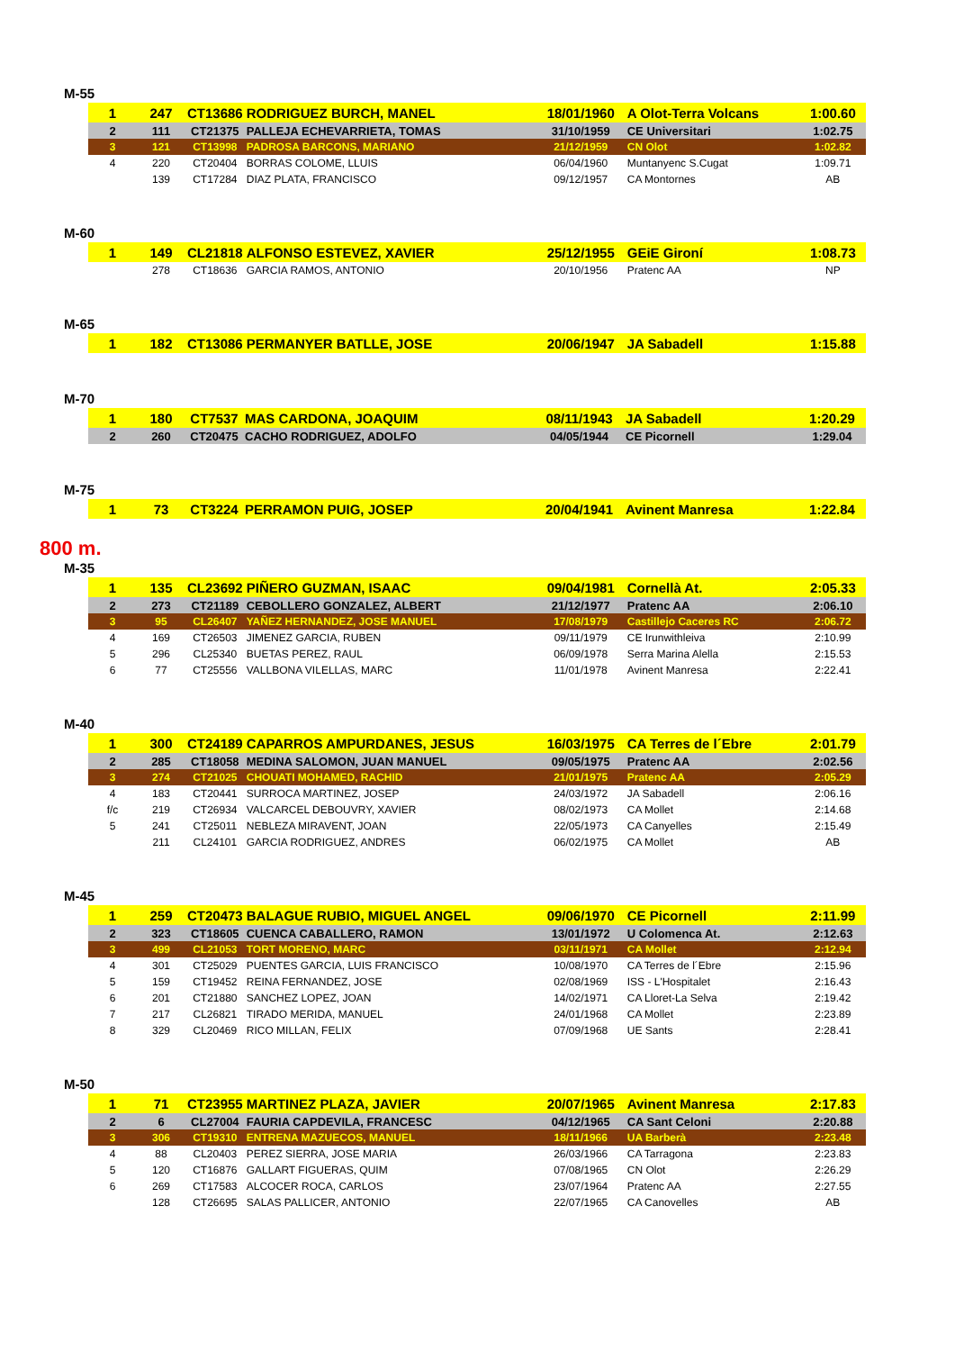M-55
| 1 | 247 | CT13686 | RODRIGUEZ BURCH, MANEL | 18/01/1960 | A Olot-Terra Volcans | 1:00.60 |
| 2 | 111 | CT21375 | PALLEJA ECHEVARRIETA, TOMAS | 31/10/1959 | CE Universitari | 1:02.75 |
| 3 | 121 | CT13998 | PADROSA BARCONS, MARIANO | 21/12/1959 | CN Olot | 1:02.82 |
| 4 | 220 | CT20404 | BORRAS COLOME, LLUIS | 06/04/1960 | Muntanyenc S.Cugat | 1:09.71 |
| | 139 | CT17284 | DIAZ PLATA, FRANCISCO | 09/12/1957 | CA Montornes | AB |
M-60
| 1 | 149 | CL21818 | ALFONSO ESTEVEZ, XAVIER | 25/12/1955 | GEiE Gironí | 1:08.73 |
| | 278 | CT18636 | GARCIA RAMOS, ANTONIO | 20/10/1956 | Pratenc AA | NP |
M-65
| 1 | 182 | CT13086 | PERMANYER BATLLE, JOSE | 20/06/1947 | JA Sabadell | 1:15.88 |
M-70
| 1 | 180 | CT7537 | MAS CARDONA, JOAQUIM | 08/11/1943 | JA Sabadell | 1:20.29 |
| 2 | 260 | CT20475 | CACHO RODRIGUEZ, ADOLFO | 04/05/1944 | CE Picornell | 1:29.04 |
M-75
| 1 | 73 | CT3224 | PERRAMON PUIG, JOSEP | 20/04/1941 | Avinent Manresa | 1:22.84 |
800 m.
M-35
| 1 | 135 | CL23692 | PIÑERO GUZMAN, ISAAC | 09/04/1981 | Cornellà At. | 2:05.33 |
| 2 | 273 | CT21189 | CEBOLLERO GONZALEZ, ALBERT | 21/12/1977 | Pratenc AA | 2:06.10 |
| 3 | 95 | CL26407 | YAÑEZ HERNANDEZ, JOSE MANUEL | 17/08/1979 | Castillejo Caceres RC | 2:06.72 |
| 4 | 169 | CT26503 | JIMENEZ GARCIA, RUBEN | 09/11/1979 | CE Irunwithleiva | 2:10.99 |
| 5 | 296 | CL25340 | BUETAS PEREZ, RAUL | 06/09/1978 | Serra Marina Alella | 2:15.53 |
| 6 | 77 | CT25556 | VALLBONA VILELLAS, MARC | 11/01/1978 | Avinent Manresa | 2:22.41 |
M-40
| 1 | 300 | CT24189 | CAPARROS AMPURDANES, JESUS | 16/03/1975 | CA Terres de l´Ebre | 2:01.79 |
| 2 | 285 | CT18058 | MEDINA SALOMON, JUAN MANUEL | 09/05/1975 | Pratenc AA | 2:02.56 |
| 3 | 274 | CT21025 | CHOUATI MOHAMED, RACHID | 21/01/1975 | Pratenc AA | 2:05.29 |
| 4 | 183 | CT20441 | SURROCA MARTINEZ, JOSEP | 24/03/1972 | JA Sabadell | 2:06.16 |
| f/c | 219 | CT26934 | VALCARCEL DEBOUVRY, XAVIER | 08/02/1973 | CA Mollet | 2:14.68 |
| 5 | 241 | CT25011 | NEBLEZA MIRAVENT, JOAN | 22/05/1973 | CA Canyelles | 2:15.49 |
| | 211 | CL24101 | GARCIA RODRIGUEZ, ANDRES | 06/02/1975 | CA Mollet | AB |
M-45
| 1 | 259 | CT20473 | BALAGUE RUBIO, MIGUEL ANGEL | 09/06/1970 | CE Picornell | 2:11.99 |
| 2 | 323 | CT18605 | CUENCA CABALLERO, RAMON | 13/01/1972 | U Colomenca At. | 2:12.63 |
| 3 | 499 | CL21053 | TORT MORENO, MARC | 03/11/1971 | CA Mollet | 2:12.94 |
| 4 | 301 | CT25029 | PUENTES GARCIA, LUIS FRANCISCO | 10/08/1970 | CA Terres de l´Ebre | 2:15.96 |
| 5 | 159 | CT19452 | REINA FERNANDEZ, JOSE | 02/08/1969 | ISS - L'Hospitalet | 2:16.43 |
| 6 | 201 | CT21880 | SANCHEZ LOPEZ, JOAN | 14/02/1971 | CA Lloret-La Selva | 2:19.42 |
| 7 | 217 | CL26821 | TIRADO MERIDA, MANUEL | 24/01/1968 | CA Mollet | 2:23.89 |
| 8 | 329 | CL20469 | RICO MILLAN, FELIX | 07/09/1968 | UE Sants | 2:28.41 |
M-50
| 1 | 71 | CT23955 | MARTINEZ PLAZA, JAVIER | 20/07/1965 | Avinent Manresa | 2:17.83 |
| 2 | 6 | CL27004 | FAURIA CAPDEVILA, FRANCESC | 04/12/1965 | CA Sant Celoni | 2:20.88 |
| 3 | 306 | CT19310 | ENTRENA MAZUECOS, MANUEL | 18/11/1966 | UA Barberà | 2:23.48 |
| 4 | 88 | CL20403 | PEREZ SIERRA, JOSE MARIA | 26/03/1966 | CA Tarragona | 2:23.83 |
| 5 | 120 | CT16876 | GALLART FIGUERAS, QUIM | 07/08/1965 | CN Olot | 2:26.29 |
| 6 | 269 | CT17583 | ALCOCER ROCA, CARLOS | 23/07/1964 | Pratenc AA | 2:27.55 |
| | 128 | CT26695 | SALAS PALLICER, ANTONIO | 22/07/1965 | CA Canovelles | AB |